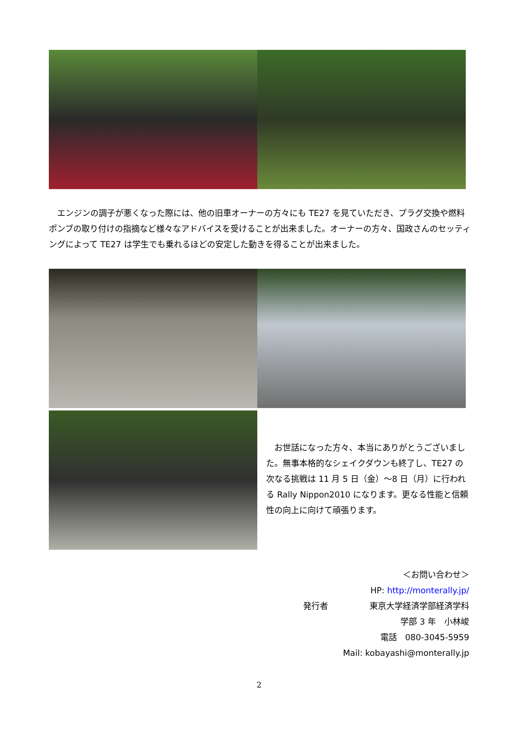エンジンの調子が悪くなった際には、他の旧車オーナーの方々にも TE27 を見ていただき、プラグ交換や燃料ポンプの取り付けの指摘など様々なアドバイスを受けることが出来ました。オーナーの方々、国政さんのセッティングによって TE27 は学生でも乗れるほどの安定した動きを得ることが出来ました。
　お世話になった方々、本当にありがとうございました。無事本格的なシェイクダウンも終了し、TE27 の次なる挑戦は 11 月 5 日（金）～8 日（月）に行われる Rally Nippon2010 になります。更なる性能と信頼性の向上に向けて頑張ります。
＜お問い合わせ＞
HP: http://monterally.jp/
発行者　　　　　東京大学経済学部経済学科
学部 3 年　小林峻
電話　080-3045-5959
Mail: kobayashi@monterally.jp
2